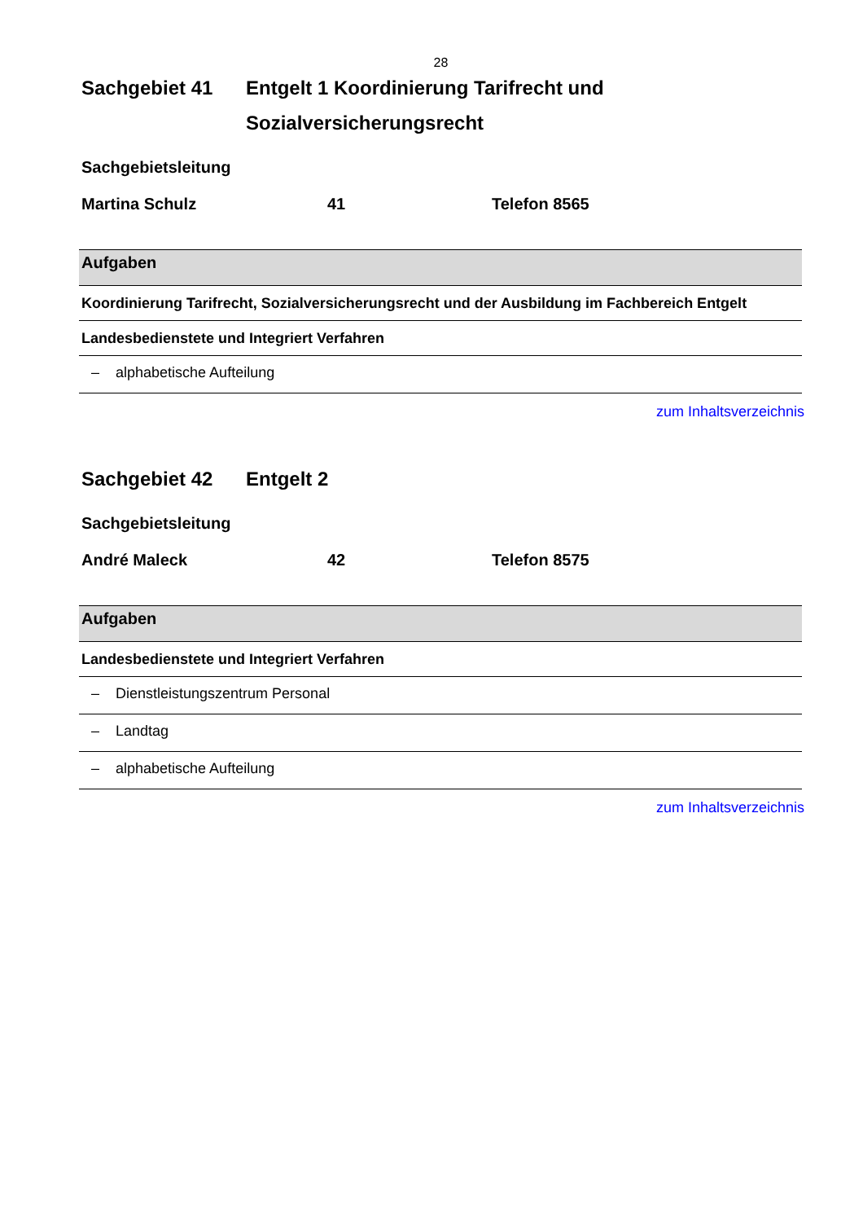28
Sachgebiet 41 Entgelt 1 Koordinierung Tarifrecht und Sozialversicherungsrecht
Sachgebietsleitung
Martina Schulz 41 Telefon 8565
| Aufgaben |
| --- |
| Koordinierung Tarifrecht, Sozialversicherungsrecht und der Ausbildung im Fachbereich Entgelt |
| Landesbedienstete und Integriert Verfahren |
| – alphabetische Aufteilung |
zum Inhaltsverzeichnis
Sachgebiet 42 Entgelt 2
Sachgebietsleitung
André Maleck 42 Telefon 8575
| Aufgaben |
| --- |
| Landesbedienstete und Integriert Verfahren |
| – Dienstleistungszentrum Personal |
| – Landtag |
| – alphabetische Aufteilung |
zum Inhaltsverzeichnis